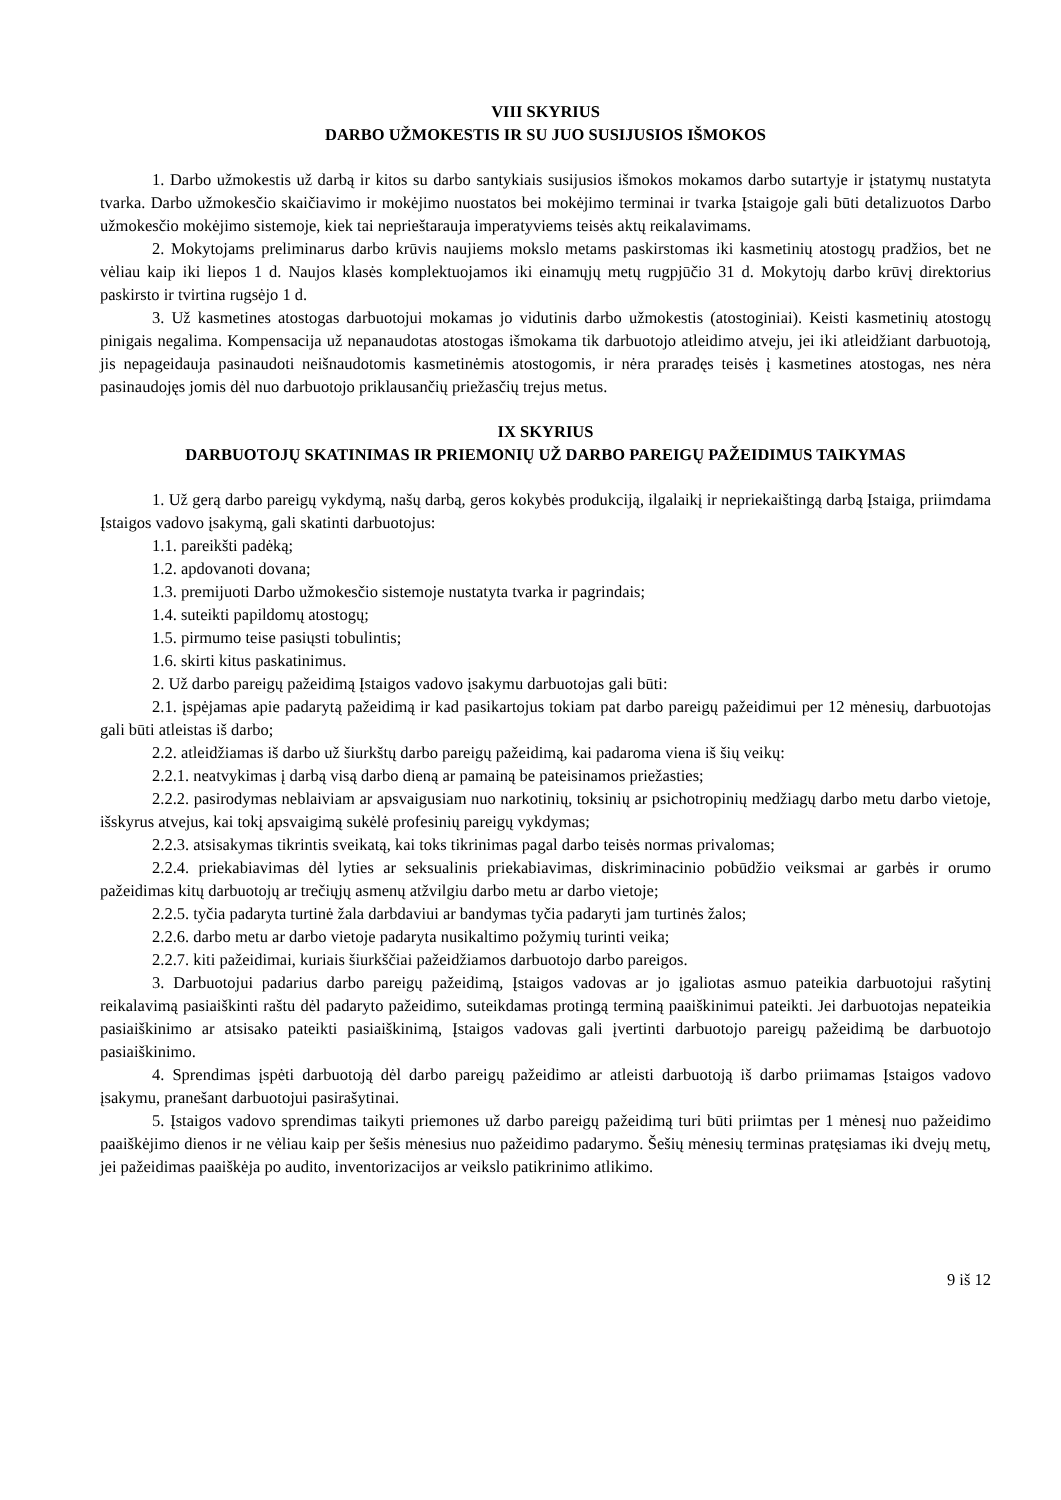VIII SKYRIUS
DARBO UŽMOKESTIS IR SU JUO SUSIJUSIOS IŠMOKOS
1. Darbo užmokestis už darbą ir kitos su darbo santykiais susijusios išmokos mokamos darbo sutartyje ir įstatymų nustatyta tvarka. Darbo užmokesčio skaičiavimo ir mokėjimo nuostatos bei mokėjimo terminai ir tvarka Įstaigoje gali būti detalizuotos Darbo užmokesčio mokėjimo sistemoje, kiek tai neprieštarauja imperatyviems teisės aktų reikalavimams.
2. Mokytojams preliminarus darbo krūvis naujiems mokslo metams paskirstomas iki kasmetinių atostogų pradžios, bet ne vėliau kaip iki liepos 1 d. Naujos klasės komplektuojamos iki einamųjų metų rugpjūčio 31 d. Mokytojų darbo krūvį direktorius paskirsto ir tvirtina rugsėjo 1 d.
3. Už kasmetines atostogas darbuotojui mokamas jo vidutinis darbo užmokestis (atostoginiai). Keisti kasmetinių atostogų pinigais negalima. Kompensacija už nepanaudotas atostogas išmokama tik darbuotojo atleidimo atveju, jei iki atleidžiant darbuotoją, jis nepageidauja pasinaudoti neišnaudotomis kasmetinėmis atostogomis, ir nėra praradęs teisės į kasmetines atostogas, nes nėra pasinaudojęs jomis dėl nuo darbuotojo priklausančių priežasčių trejus metus.
IX SKYRIUS
DARBUOTOJŲ SKATINIMAS IR PRIEMONIŲ UŽ DARBO PAREIGŲ PAŽEIDIMUS TAIKYMAS
1. Už gerą darbo pareigų vykdymą, našų darbą, geros kokybės produkciją, ilgalaikį ir nepriekaištingą darbą Įstaiga, priimdama Įstaigos vadovo įsakymą, gali skatinti darbuotojus:
1.1. pareikšti padėką;
1.2. apdovanoti dovana;
1.3. premijuoti Darbo užmokesčio sistemoje nustatyta tvarka ir pagrindais;
1.4. suteikti papildomų atostogų;
1.5. pirmumo teise pasiųsti tobulintis;
1.6. skirti kitus paskatinimus.
2. Už darbo pareigų pažeidimą Įstaigos vadovo įsakymu darbuotojas gali būti:
2.1. įspėjamas apie padarytą pažeidimą ir kad pasikartojus tokiam pat darbo pareigų pažeidimui per 12 mėnesių, darbuotojas gali būti atleistas iš darbo;
2.2. atleidžiamas iš darbo už šiurkštų darbo pareigų pažeidimą, kai padaroma viena iš šių veikų:
2.2.1. neatvykimas į darbą visą darbo dieną ar pamainą be pateisinamos priežasties;
2.2.2. pasirodymas neblaiviam ar apsvaigusiam nuo narkotinių, toksinių ar psichotropinių medžiagų darbo metu darbo vietoje, išskyrus atvejus, kai tokį apsvaigimą sukėlė profesinių pareigų vykdymas;
2.2.3. atsisakymas tikrintis sveikatą, kai toks tikrinimas pagal darbo teisės normas privalomas;
2.2.4. priekabiavimas dėl lyties ar seksualinis priekabiavimas, diskriminacinio pobūdžio veiksmai ar garbės ir orumo pažeidimas kitų darbuotojų ar trečiųjų asmenų atžvilgiu darbo metu ar darbo vietoje;
2.2.5. tyčia padaryta turtinė žala darbdaviui ar bandymas tyčia padaryti jam turtinės žalos;
2.2.6. darbo metu ar darbo vietoje padaryta nusikaltimo požymių turinti veika;
2.2.7. kiti pažeidimai, kuriais šiurkščiai pažeidžiamos darbuotojo darbo pareigos.
3. Darbuotojui padarius darbo pareigų pažeidimą, Įstaigos vadovas ar jo įgaliotas asmuo pateikia darbuotojui rašytinį reikalavimą pasiaiškinti raštu dėl padaryto pažeidimo, suteikdamas protingą terminą paaiškinimui pateikti. Jei darbuotojas nepateikia pasiaiškinimo ar atsisako pateikti pasiaiškinimą, Įstaigos vadovas gali įvertinti darbuotojo pareigų pažeidimą be darbuotojo pasiaiškinimo.
4. Sprendimas įspėti darbuotoją dėl darbo pareigų pažeidimo ar atleisti darbuotoją iš darbo priimamas Įstaigos vadovo įsakymu, pranešant darbuotojui pasirašytinai.
5. Įstaigos vadovo sprendimas taikyti priemones už darbo pareigų pažeidimą turi būti priimtas per 1 mėnesį nuo pažeidimo paaiškėjimo dienos ir ne vėliau kaip per šešis mėnesius nuo pažeidimo padarymo. Šešių mėnesių terminas pratęsiamas iki dvejų metų, jei pažeidimas paaiškėja po audito, inventorizacijos ar veikslo patikrinimo atlikimo.
9 iš 12